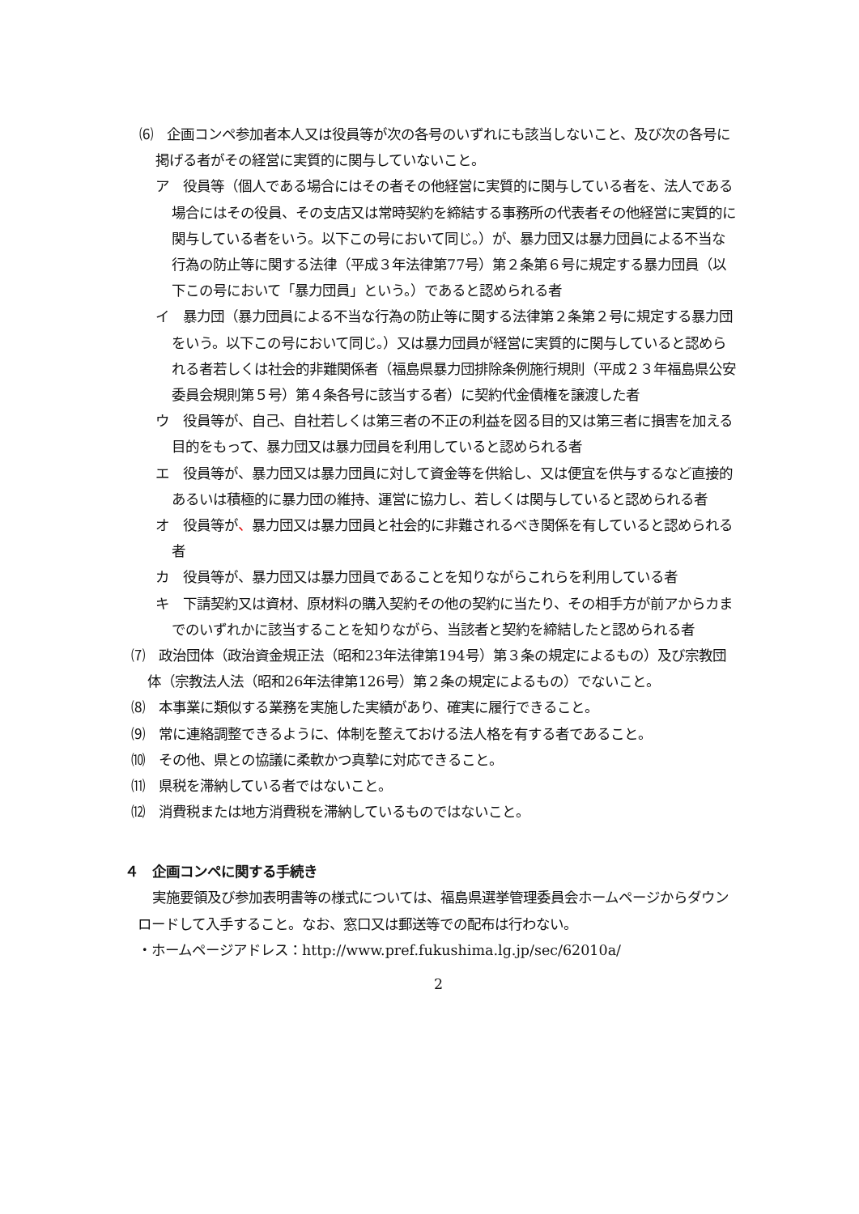⑹　企画コンペ参加者本人又は役員等が次の各号のいずれにも該当しないこと、及び次の各号に掲げる者がその経営に実質的に関与していないこと。
ア　役員等（個人である場合にはその者その他経営に実質的に関与している者を、法人である場合にはその役員、その支店又は常時契約を締結する事務所の代表者その他経営に実質的に関与している者をいう。以下この号において同じ。）が、暴力団又は暴力団員による不当な行為の防止等に関する法律（平成３年法律第77号）第２条第６号に規定する暴力団員（以下この号において「暴力団員」という。）であると認められる者
イ　暴力団（暴力団員による不当な行為の防止等に関する法律第２条第２号に規定する暴力団をいう。以下この号において同じ。）又は暴力団員が経営に実質的に関与していると認められる者若しくは社会的非難関係者（福島県暴力団排除条例施行規則（平成２３年福島県公安委員会規則第５号）第４条各号に該当する者）に契約代金債権を譲渡した者
ウ　役員等が、自己、自社若しくは第三者の不正の利益を図る目的又は第三者に損害を加える目的をもって、暴力団又は暴力団員を利用していると認められる者
エ　役員等が、暴力団又は暴力団員に対して資金等を供給し、又は便宜を供与するなど直接的あるいは積極的に暴力団の維持、運営に協力し、若しくは関与していると認められる者
オ　役員等が、暴力団又は暴力団員と社会的に非難されるべき関係を有していると認められる者
カ　役員等が、暴力団又は暴力団員であることを知りながらこれらを利用している者
キ　下請契約又は資材、原材料の購入契約その他の契約に当たり、その相手方が前アからカまでのいずれかに該当することを知りながら、当該者と契約を締結したと認められる者
⑺　政治団体（政治資金規正法（昭和23年法律第194号）第３条の規定によるもの）及び宗教団体（宗教法人法（昭和26年法律第126号）第２条の規定によるもの）でないこと。
⑻　本事業に類似する業務を実施した実績があり、確実に履行できること。
⑼　常に連絡調整できるように、体制を整えておける法人格を有する者であること。
⑽　その他、県との協議に柔軟かつ真摯に対応できること。
⑾　県税を滞納している者ではないこと。
⑿　消費税または地方消費税を滞納しているものではないこと。
４　企画コンペに関する手続き
実施要領及び参加表明書等の様式については、福島県選挙管理委員会ホームページからダウンロードして入手すること。なお、窓口又は郵送等での配布は行わない。
・ホームページアドレス：http://www.pref.fukushima.lg.jp/sec/62010a/
2